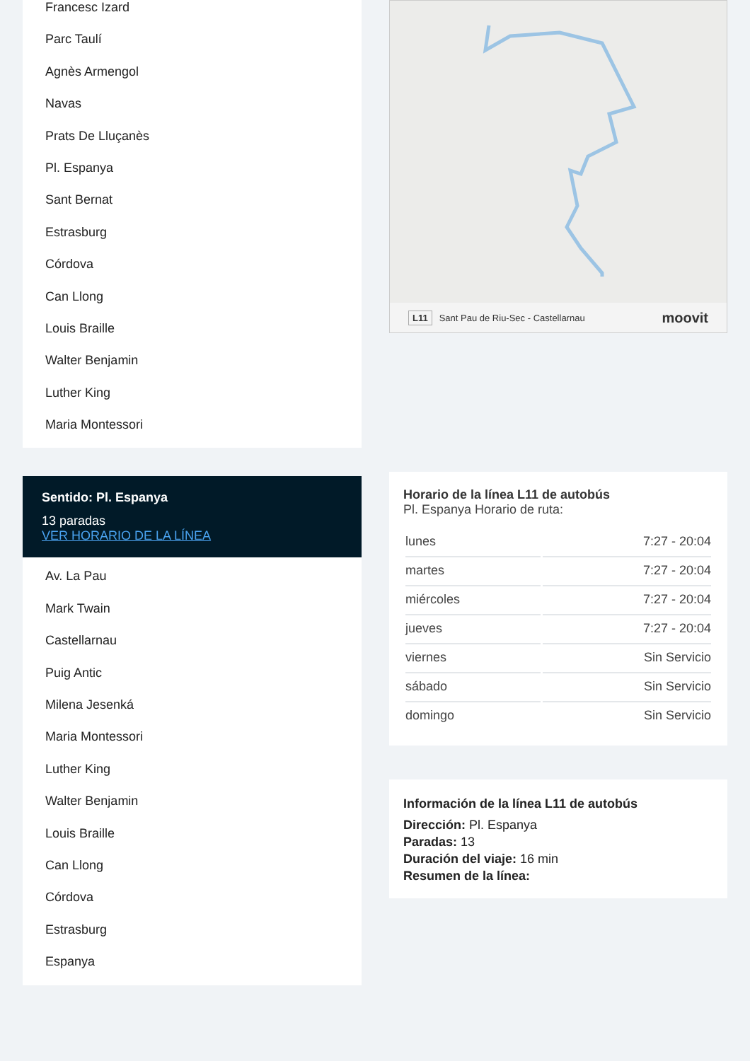Francesc Izard
Parc Taulí
Agnès Armengol
Navas
Prats De Lluçanès
Pl. Espanya
Sant Bernat
Estrasburg
Córdova
Can Llong
Louis Braille
Walter Benjamin
Luther King
Maria Montessori
Sentido: Pl. Espanya
13 paradas
VER HORARIO DE LA LÍNEA
Av. La Pau
Mark Twain
Castellarnau
Puig Antic
Milena Jesenká
Maria Montessori
Luther King
Walter Benjamin
Louis Braille
Can Llong
Córdova
Estrasburg
Espanya
L11 Sant Pau de Riu-Sec - Castellarnau moovit
Horario de la línea L11 de autobús
Pl. Espanya Horario de ruta:
| lunes | 7:27 - 20:04 |
| martes | 7:27 - 20:04 |
| miércoles | 7:27 - 20:04 |
| jueves | 7:27 - 20:04 |
| viernes | Sin Servicio |
| sábado | Sin Servicio |
| domingo | Sin Servicio |
Información de la línea L11 de autobús
Dirección: Pl. Espanya
Paradas: 13
Duración del viaje: 16 min
Resumen de la línea: